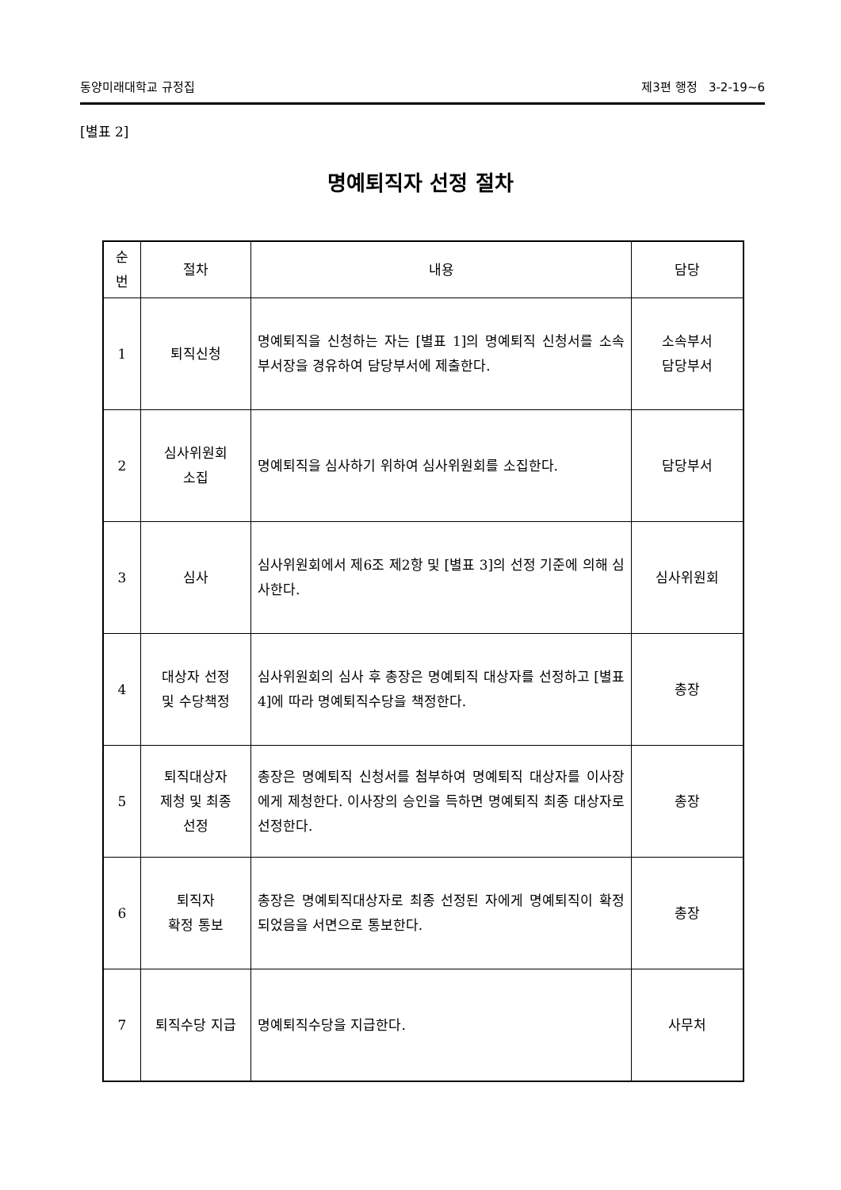동양미래대학교 규정집 제3편 행정 3-2-19~6
[별표 2]
명예퇴직자 선정 절차
| 순번 | 절차 | 내용 | 담당 |
| --- | --- | --- | --- |
| 1 | 퇴직신청 | 명예퇴직을 신청하는 자는 [별표 1]의 명예퇴직 신청서를 소속 부서장을 경유하여 담당부서에 제출한다. | 소속부서 담당부서 |
| 2 | 심사위원회 소집 | 명예퇴직을 심사하기 위하여 심사위원회를 소집한다. | 담당부서 |
| 3 | 심사 | 심사위원회에서 제6조 제2항 및 [별표 3]의 선정 기준에 의해 심사한다. | 심사위원회 |
| 4 | 대상자 선정 및 수당책정 | 심사위원회의 심사 후 총장은 명예퇴직 대상자를 선정하고 [별표 4]에 따라 명예퇴직수당을 책정한다. | 총장 |
| 5 | 퇴직대상자 제청 및 최종 선정 | 총장은 명예퇴직 신청서를 첨부하여 명예퇴직 대상자를 이사장에게 제청한다. 이사장의 승인을 득하면 명예퇴직 최종 대상자로 선정한다. | 총장 |
| 6 | 퇴직자 확정 통보 | 총장은 명예퇴직대상자로 최종 선정된 자에게 명예퇴직이 확정되었음을 서면으로 통보한다. | 총장 |
| 7 | 퇴직수당 지급 | 명예퇴직수당을 지급한다. | 사무처 |